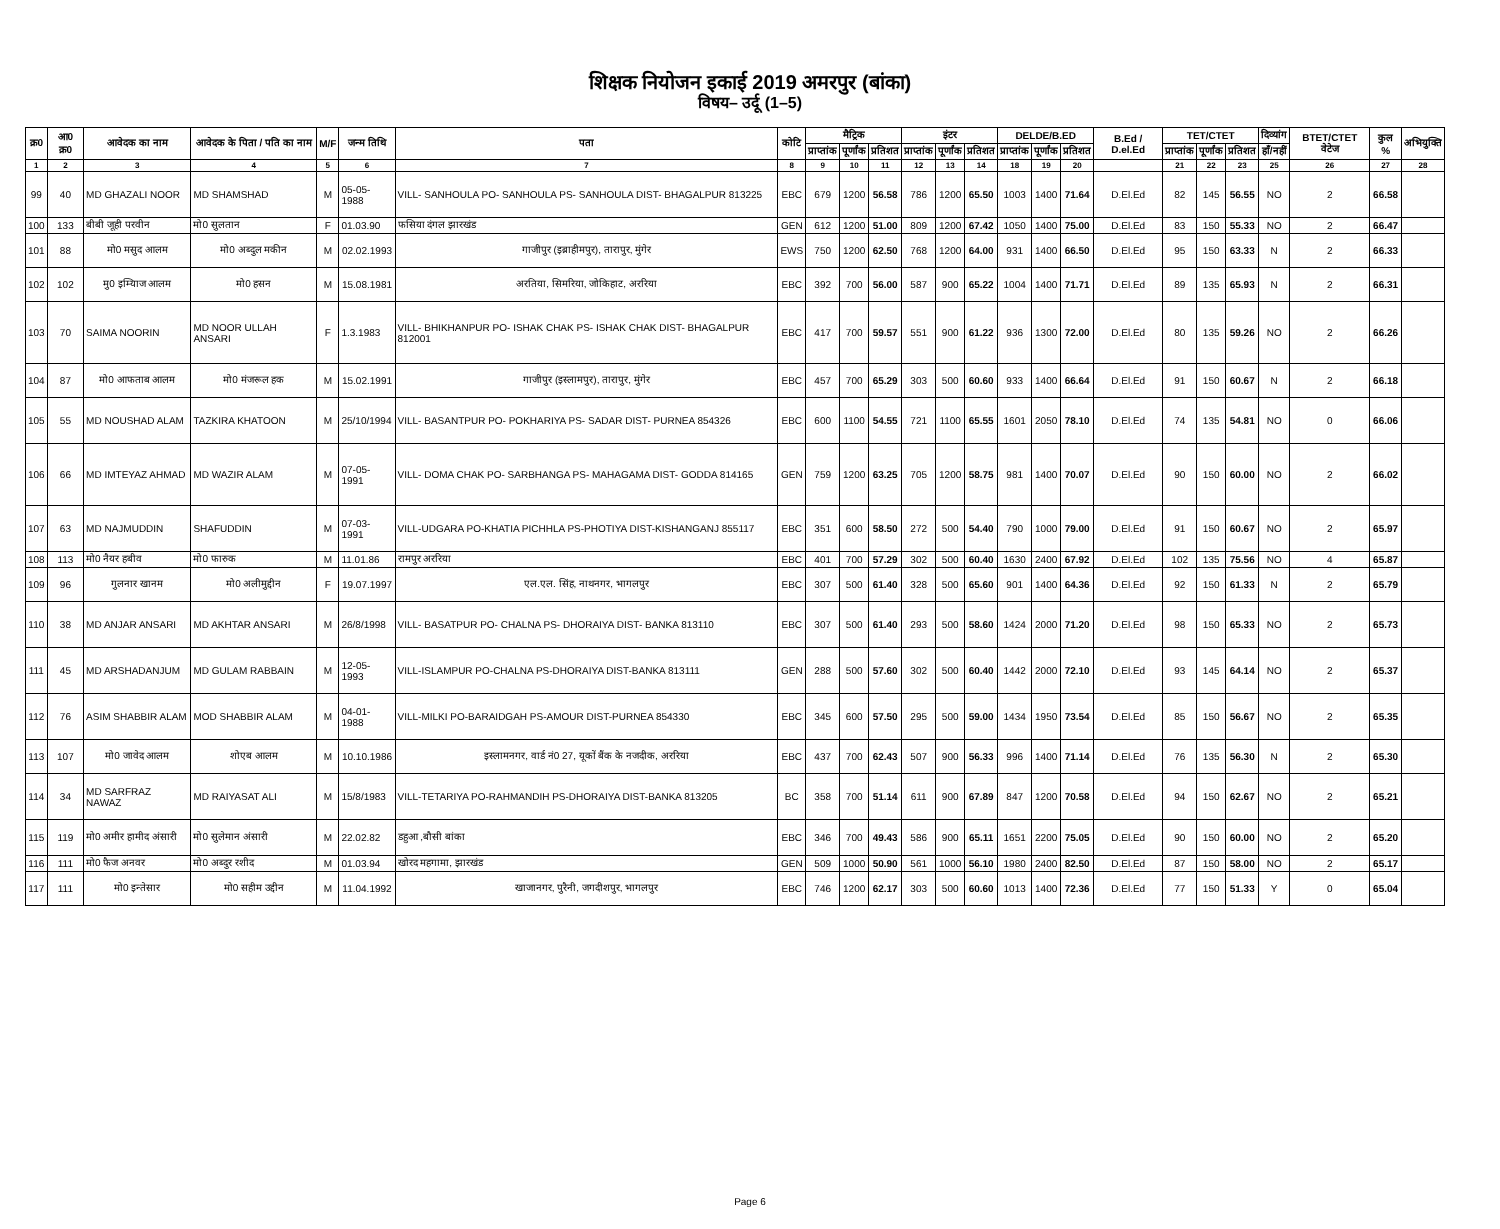शिक्षक नियोजन इकाई 2019 अमरपुर (बांका)
विषय– उर्दू (1–5)
| क्र0 | आ0 क्र0 | आवेदक का नाम | आवेदक के पिता / पति का नाम | M/F | जन्म तिथि | पता | कोटि | मैट्रिक | | | इंटर | | | DELDE/B.ED | | | B.Ed / D.el.Ed | TET/CTET | | | दिव्यांग | BTET/CTET वेटेज | कुल % | अभियुक्ति |
| --- | --- | --- | --- | --- | --- | --- | --- | --- | --- | --- | --- | --- | --- | --- | --- | --- | --- | --- | --- | --- | --- | --- | --- | --- |
| | | | | | | | | प्राप्तांक | पूर्णांक | प्रतिशत | प्राप्तांक | पूर्णांक | प्रतिशत | प्राप्तांक | पूर्णांक | प्रतिशत | | प्राप्तांक | पूर्णांक | प्रतिशत | हाँ/नहीं | | | |
| 1 | 2 | 3 | 4 | 5 | 6 | 7 | 8 | 9 | 10 | 11 | 12 | 13 | 14 | 18 | 19 | 20 | | 21 | 22 | 23 | 25 | 26 | 27 | 28 |
| 99 | 40 | MD GHAZALI NOOR | MD SHAMSHAD | M | 05-05-1988 | VILL- SANHOULA PO- SANHOULA PS- SANHOULA DIST- BHAGALPUR 813225 | EBC | 679 | 1200 | 56.58 | 786 | 1200 | 65.50 | 1003 | 1400 | 71.64 | D.El.Ed | 82 | 145 | 56.55 | NO | 2 | 66.58 | |
| 100 | 133 | बीबी जूही परवीन | मो0 सुलतान | F | 01.03.90 | फसिया दंगल झारखंड | GEN | 612 | 1200 | 51.00 | 809 | 1200 | 67.42 | 1050 | 1400 | 75.00 | D.El.Ed | 83 | 150 | 55.33 | NO | 2 | 66.47 | |
| 101 | 88 | मो0 मसुद आलम | मो0 अब्दुल मकीन | M | 02.02.1993 | गाजीपुर (इब्राहीमपुर), तारापुर, मुंगेर | EWS | 750 | 1200 | 62.50 | 768 | 1200 | 64.00 | 931 | 1400 | 66.50 | D.El.Ed | 95 | 150 | 63.33 | N | 2 | 66.33 | |
| 102 | 102 | मु0 इम्यिाज आलम | मो0 हसन | M | 15.08.1981 | अरतिया, सिमरिया, जोकिहाट, अररिया | EBC | 392 | 700 | 56.00 | 587 | 900 | 65.22 | 1004 | 1400 | 71.71 | D.El.Ed | 89 | 135 | 65.93 | N | 2 | 66.31 | |
| 103 | 70 | SAIMA NOORIN | MD NOOR ULLAH ANSARI | F | 1.3.1983 | VILL- BHIKHANPUR PO- ISHAK CHAK PS- ISHAK CHAK DIST- BHAGALPUR 812001 | EBC | 417 | 700 | 59.57 | 551 | 900 | 61.22 | 936 | 1300 | 72.00 | D.El.Ed | 80 | 135 | 59.26 | NO | 2 | 66.26 | |
| 104 | 87 | मो0 आफताब आलम | मो0 मंजरूल हक | M | 15.02.1991 | गाजीपुर (इस्लामपुर), तारापुर, मुंगेर | EBC | 457 | 700 | 65.29 | 303 | 500 | 60.60 | 933 | 1400 | 66.64 | D.El.Ed | 91 | 150 | 60.67 | N | 2 | 66.18 | |
| 105 | 55 | MD NOUSHAD ALAM | TAZKIRA KHATOON | M | 25/10/1994 | VILL- BASANTPUR PO- POKHARIYA PS- SADAR DIST- PURNEA 854326 | EBC | 600 | 1100 | 54.55 | 721 | 1100 | 65.55 | 1601 | 2050 | 78.10 | D.El.Ed | 74 | 135 | 54.81 | NO | 0 | 66.06 | |
| 106 | 66 | MD IMTEYAZ AHMAD | MD WAZIR ALAM | M | 07-05-1991 | VILL- DOMA CHAK PO- SARBHANGA PS- MAHAGAMA DIST- GODDA 814165 | GEN | 759 | 1200 | 63.25 | 705 | 1200 | 58.75 | 981 | 1400 | 70.07 | D.El.Ed | 90 | 150 | 60.00 | NO | 2 | 66.02 | |
| 107 | 63 | MD NAJMUDDIN | SHAFUDDIN | M | 07-03-1991 | VILL-UDGARA PO-KHATIA PICHHLA PS-PHOTIYA DIST-KISHANGANJ 855117 | EBC | 351 | 600 | 58.50 | 272 | 500 | 54.40 | 790 | 1000 | 79.00 | D.El.Ed | 91 | 150 | 60.67 | NO | 2 | 65.97 | |
| 108 | 113 | मो0 नैयर हबीव | मो0 फारुक | M | 11.01.86 | रामपुर अररिया | EBC | 401 | 700 | 57.29 | 302 | 500 | 60.40 | 1630 | 2400 | 67.92 | D.El.Ed | 102 | 135 | 75.56 | NO | 4 | 65.87 | |
| 109 | 96 | गुलनार खानम | मो0 अलीमुद्दीन | F | 19.07.1997 | एल.एल. सिंह, नाथनगर, भागलपुर | EBC | 307 | 500 | 61.40 | 328 | 500 | 65.60 | 901 | 1400 | 64.36 | D.El.Ed | 92 | 150 | 61.33 | N | 2 | 65.79 | |
| 110 | 38 | MD ANJAR ANSARI | MD AKHTAR ANSARI | M | 26/8/1998 | VILL- BASATPUR PO- CHALNA PS- DHORAIYA DIST- BANKA 813110 | EBC | 307 | 500 | 61.40 | 293 | 500 | 58.60 | 1424 | 2000 | 71.20 | D.El.Ed | 98 | 150 | 65.33 | NO | 2 | 65.73 | |
| 111 | 45 | MD ARSHADANJUM | MD GULAM RABBAIN | M | 12-05-1993 | VILL-ISLAMPUR PO-CHALNA PS-DHORAIYA DIST-BANKA 813111 | GEN | 288 | 500 | 57.60 | 302 | 500 | 60.40 | 1442 | 2000 | 72.10 | D.El.Ed | 93 | 145 | 64.14 | NO | 2 | 65.37 | |
| 112 | 76 | ASIM SHABBIR ALAM | MOD SHABBIR ALAM | M | 04-01-1988 | VILL-MILKI PO-BARAIDGAH PS-AMOUR DIST-PURNEA 854330 | EBC | 345 | 600 | 57.50 | 295 | 500 | 59.00 | 1434 | 1950 | 73.54 | D.El.Ed | 85 | 150 | 56.67 | NO | 2 | 65.35 | |
| 113 | 107 | मो0 जावेद आलम | शोएब आलम | M | 10.10.1986 | इस्लामनगर, वार्ड नं0 27, यूकों बैंक के नजदीक, अररिया | EBC | 437 | 700 | 62.43 | 507 | 900 | 56.33 | 996 | 1400 | 71.14 | D.El.Ed | 76 | 135 | 56.30 | N | 2 | 65.30 | |
| 114 | 34 | MD SARFRAZ NAWAZ | MD RAIYASAT ALI | M | 15/8/1983 | VILL-TETARIYA PO-RAHMANDIH PS-DHORAIYA DIST-BANKA 813205 | BC | 358 | 700 | 51.14 | 611 | 900 | 67.89 | 847 | 1200 | 70.58 | D.El.Ed | 94 | 150 | 62.67 | NO | 2 | 65.21 | |
| 115 | 119 | मो0 अमीर हामीद अंसारी | मो0 सुलेमान अंसारी | M | 22.02.82 | डहुआ ,बौसी बांका | EBC | 346 | 700 | 49.43 | 586 | 900 | 65.11 | 1651 | 2200 | 75.05 | D.El.Ed | 90 | 150 | 60.00 | NO | 2 | 65.20 | |
| 116 | 111 | मो0 फैज अनवर | मो0 अब्दुर रशीद | M | 01.03.94 | खोरद महगामा, झारखंड | GEN | 509 | 1000 | 50.90 | 561 | 1000 | 56.10 | 1980 | 2400 | 82.50 | D.El.Ed | 87 | 150 | 58.00 | NO | 2 | 65.17 | |
| 117 | 111 | मो0 इन्तेसार | मो0 सहीम उद्दीन | M | 11.04.1992 | खाजानगर, पुरैनी, जगदीशपुर, भागलपुर | EBC | 746 | 1200 | 62.17 | 303 | 500 | 60.60 | 1013 | 1400 | 72.36 | D.El.Ed | 77 | 150 | 51.33 | Y | 0 | 65.04 | |
Page 6